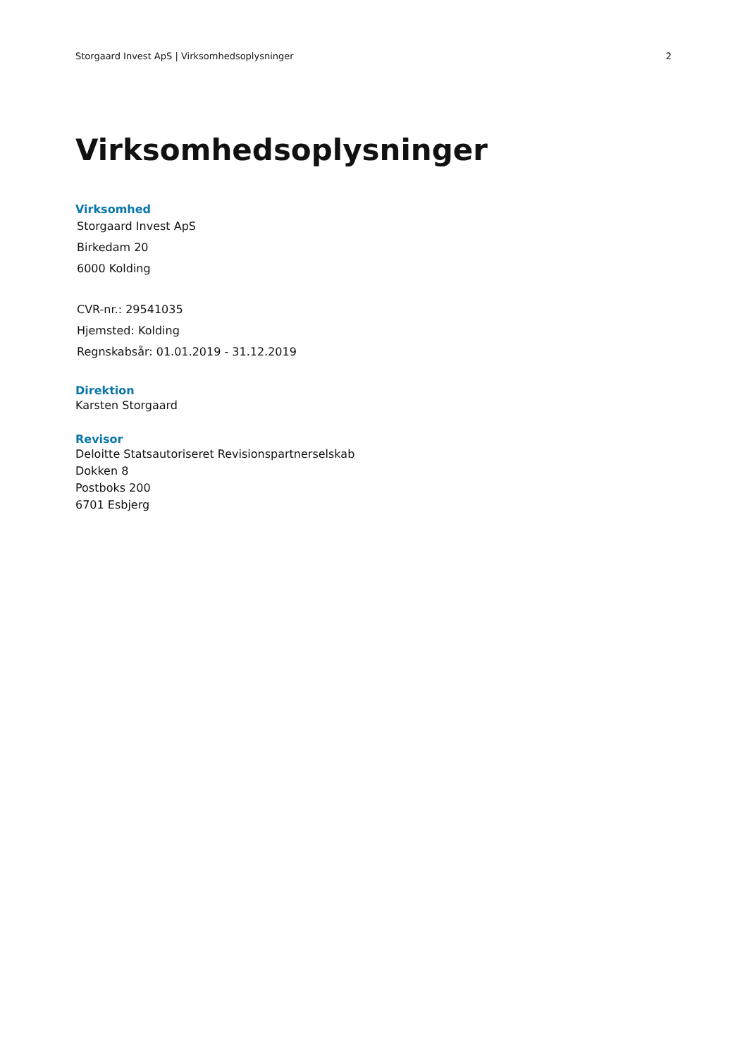Storgaard Invest ApS | Virksomhedsoplysninger 2
Virksomhedsoplysninger
Virksomhed
Storgaard Invest ApS
Birkedam 20
6000 Kolding
CVR-nr.: 29541035
Hjemsted: Kolding
Regnskabsår: 01.01.2019 - 31.12.2019
Direktion
Karsten Storgaard
Revisor
Deloitte Statsautoriseret Revisionspartnerselskab
Dokken 8
Postboks 200
6701 Esbjerg